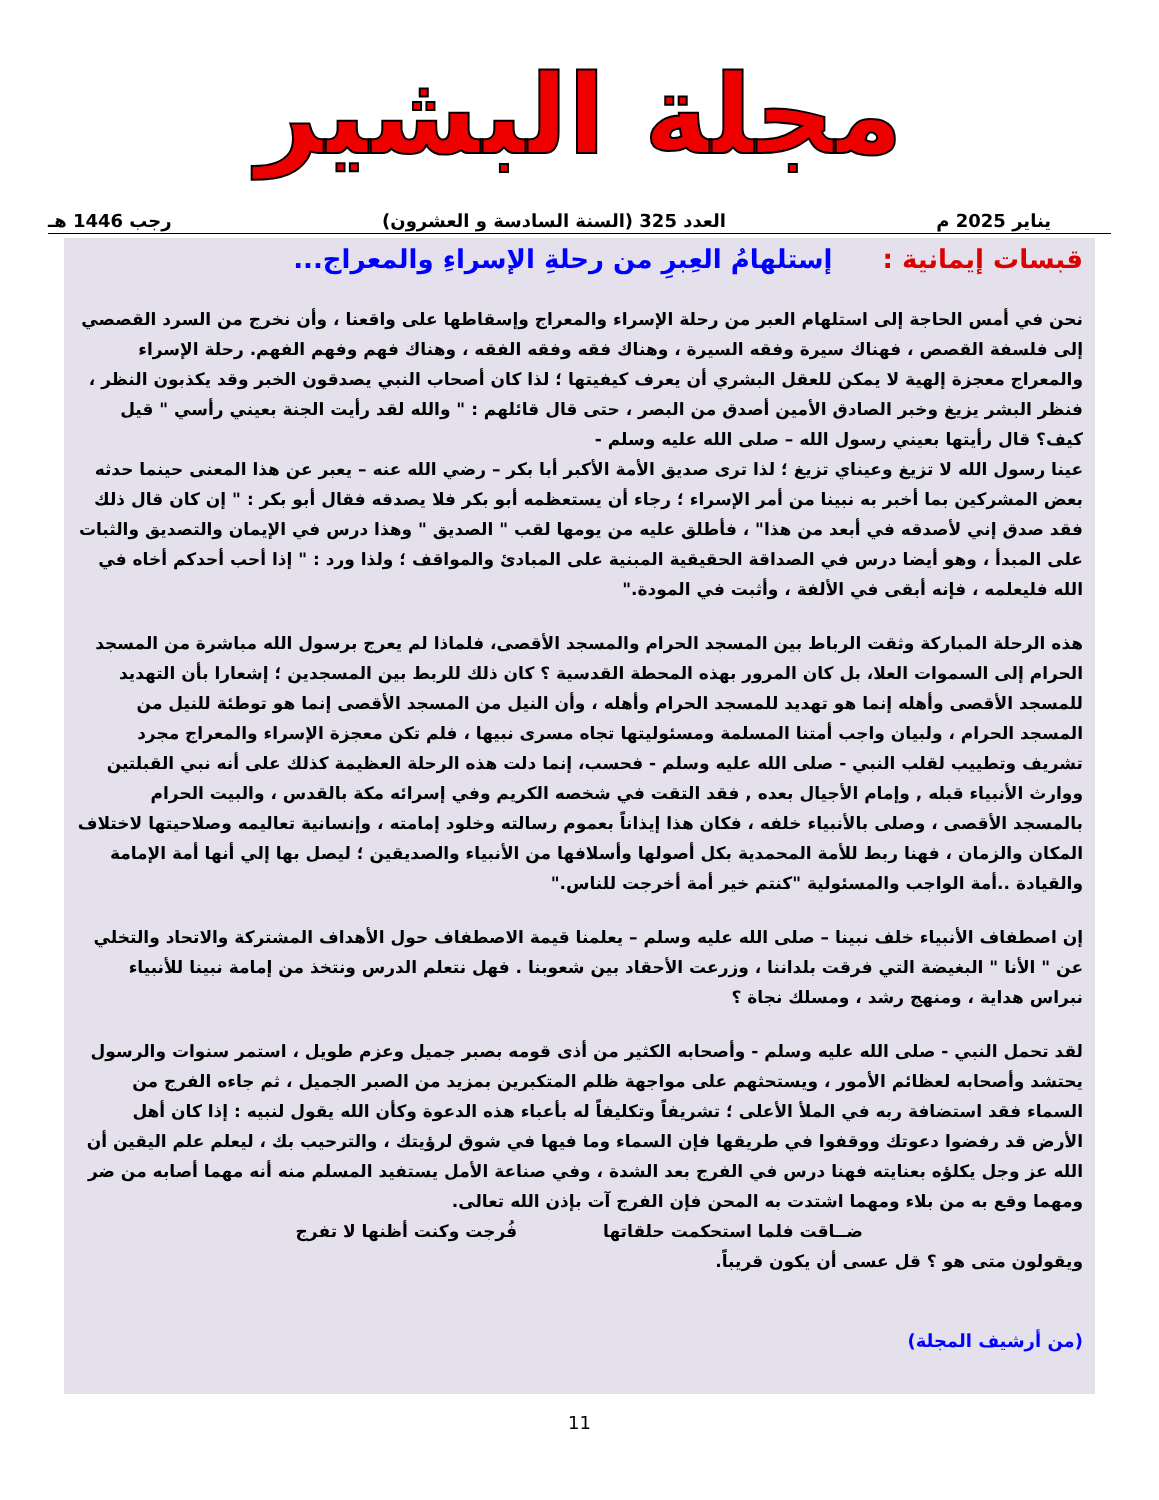مجلة البشير
يناير 2025 م العدد 325 (السنة السادسة و العشرون) رجب 1446 هـ
قبسات إيمانية : إستلهامُ العِبرِ من رحلةِ الإسراءِ والمعراج...
نحن في أمس الحاجة إلى استلهام العبر من رحلة الإسراء والمعراج وإسقاطها على واقعنا ، وأن نخرج من السرد القصصي إلى فلسفة القصص ، فهناك سيرة وفقه السيرة ، وهناك فقه وفقه الفقه ، وهناك فهم وفهم الفهم. رحلة الإسراء والمعراج معجزة إلهية لا يمكن للعقل البشري أن يعرف كيفيتها ؛ لذا كان أصحاب النبي يصدقون الخبر وقد يكذبون النظر ، فنظر البشر يزيغ وخبر الصادق الأمين أصدق من البصر ، حتى قال قائلهم : " والله لقد رأيت الجنة بعيني رأسي " قيل كيف؟ قال رأيتها بعيني رسول الله – صلى الله عليه وسلم -
عينا رسول الله لا تزيغ وعيناي تزيغ ؛ لذا ترى صديق الأمة الأكبر أبا بكر – رضي الله عنه – يعبر عن هذا المعنى حينما حدثه بعض المشركين بما أخبر به نبينا من أمر الإسراء ؛ رجاء أن يستعظمه أبو بكر فلا يصدقه فقال أبو بكر : " إن كان قال ذلك فقد صدق إني لأصدقه في أبعد من هذا" ، فأطلق عليه من يومها لقب " الصديق " وهذا درس في الإيمان والتصديق والثبات على المبدأ ، وهو أيضا درس في الصداقة الحقيقية المبنية على المبادئ والمواقف ؛ ولذا ورد : " إذا أحب أحدكم أخاه في الله فليعلمه ، فإنه أبقى في الألفة ، وأثبت في المودة."
هذه الرحلة المباركة وثقت الرباط بين المسجد الحرام والمسجد الأقصى، فلماذا لم يعرج برسول الله مباشرة من المسجد الحرام إلى السموات العلا، بل كان المرور بهذه المحطة القدسية ؟ كان ذلك للربط بين المسجدين ؛ إشعارا بأن التهديد للمسجد الأقصى وأهله إنما هو تهديد للمسجد الحرام وأهله ، وأن النيل من المسجد الأقصى إنما هو توطئة للنيل من المسجد الحرام ، ولبيان واجب أمتنا المسلمة ومسئوليتها تجاه مسرى نبيها ، فلم تكن معجزة الإسراء والمعراج مجرد تشريف وتطييب لقلب النبي - صلى الله عليه وسلم - فحسب، إنما دلت هذه الرحلة العظيمة كذلك على أنه نبي القبلتين ووارث الأنبياء قبله , وإمام الأجيال بعده , فقد التقت في شخصه الكريم وفي إسرائه مكة بالقدس ، والبيت الحرام بالمسجد الأقصى ، وصلى بالأنبياء خلفه ، فكان هذا إيذاناً بعموم رسالته وخلود إمامته ، وإنسانية تعاليمه وصلاحيتها لاختلاف المكان والزمان ، فهنا ربط للأمة المحمدية بكل أصولها وأسلافها من الأنبياء والصديقين ؛ ليصل بها إلي أنها أمة الإمامة والقيادة ..أمة الواجب والمسئولية "كنتم خير أمة أخرجت للناس."
إن اصطفاف الأنبياء خلف نبينا – صلى الله عليه وسلم – يعلمنا قيمة الاصطفاف حول الأهداف المشتركة والاتحاد والتخلي عن " الأنا " البغيضة التي فرقت بلداننا ، وزرعت الأحقاد بين شعوبنا . فهل نتعلم الدرس ونتخذ من إمامة نبينا للأنبياء نبراس هداية ، ومنهج رشد ، ومسلك نجاة ؟
لقد تحمل النبي - صلى الله عليه وسلم - وأصحابه الكثير من أذى قومه بصبر جميل وعزم طويل ، استمر سنوات والرسول يحتشد وأصحابه لعظائم الأمور ، ويستحثهم على مواجهة ظلم المتكبرين بمزيد من الصبر الجميل ، ثم جاءه الفرج من السماء فقد استضافة ربه في الملأ الأعلى ؛ تشريفاً وتكليفاً له بأعباء هذه الدعوة وكأن الله يقول لنبيه : إذا كان أهل الأرض قد رفضوا دعوتك ووقفوا في طريقها فإن السماء وما فيها في شوق لرؤيتك ، والترحيب بك ، ليعلم علم اليقين أن الله عز وجل يكلؤه بعنايته فهنا درس في الفرج بعد الشدة ، وفي صناعة الأمل يستفيد المسلم منه أنه مهما أصابه من ضر ومهما وقع به من بلاء ومهما اشتدت به المحن فإن الفرج آت بإذن الله تعالى.
ضــاقت فلما استحكمت حلقاتها فُرجت وكنت أظنها لا تفرج
ويقولون متى هو ؟ قل عسى أن يكون قريباً.
(من أرشيف المجلة)
11